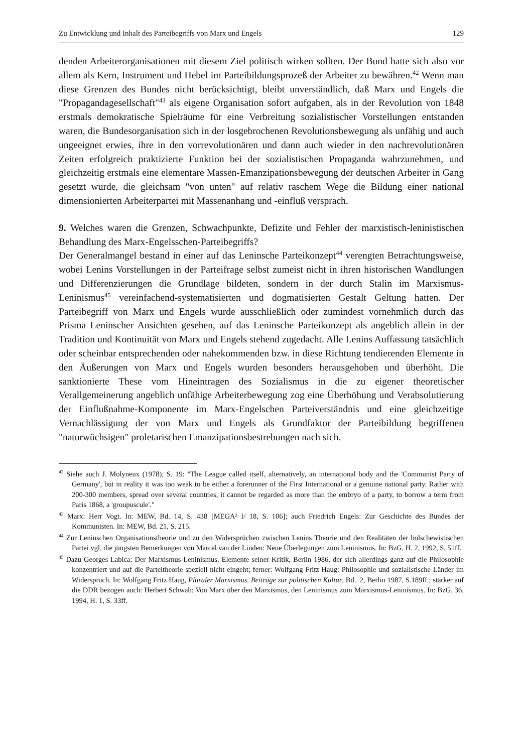Zu Entwicklung und Inhalt des Parteibegriffs von Marx und Engels 129
denden Arbeiterorganisationen mit diesem Ziel politisch wirken sollten. Der Bund hatte sich also vor allem als Kern, Instrument und Hebel im Parteibildungsprozeß der Arbeiter zu bewähren.<sup>42</sup> Wenn man diese Grenzen des Bundes nicht berücksichtigt, bleibt unverständlich, daß Marx und Engels die "Propagandagesellschaft"<sup>43</sup> als eigene Organisation sofort aufgaben, als in der Revolution von 1848 erstmals demokratische Spielräume für eine Verbreitung sozialistischer Vorstellungen entstanden waren, die Bundesorganisation sich in der losgebrochenen Revolutionsbewegung als unfähig und auch ungeeignet erwies, ihre in den vorrevolutionären und dann auch wieder in den nachrevolutionären Zeiten erfolgreich praktizierte Funktion bei der sozialistischen Propaganda wahrzunehmen, und gleichzeitig erstmals eine elementare Massen-Emanzipationsbewegung der deutschen Arbeiter in Gang gesetzt wurde, die gleichsam "von unten" auf relativ raschem Wege die Bildung einer national dimensionierten Arbeiterpartei mit Massenanhang und -einfluß versprach.
9. Welches waren die Grenzen, Schwachpunkte, Defizite und Fehler der marxistisch-leninistischen Behandlung des Marx-Engelsschen-Parteibegriffs?
Der Generalmangel bestand in einer auf das Leninsche Parteikonzept<sup>44</sup> verengten Betrachtungsweise, wobei Lenins Vorstellungen in der Parteifrage selbst zumeist nicht in ihren historischen Wandlungen und Differenzierungen die Grundlage bildeten, sondern in der durch Stalin im Marxismus-Leninismus<sup>45</sup> vereinfachend-systematisierten und dogmatisierten Gestalt Geltung hatten. Der Parteibegriff von Marx und Engels wurde ausschließlich oder zumindest vornehmlich durch das Prisma Leninscher Ansichten gesehen, auf das Leninsche Parteikonzept als angeblich allein in der Tradition und Kontinuität von Marx und Engels stehend zugedacht. Alle Lenins Auffassung tatsächlich oder scheinbar entsprechenden oder nahekommenden bzw. in diese Richtung tendierenden Elemente in den Äußerungen von Marx und Engels wurden besonders herausgehoben und überhöht. Die sanktionierte These vom Hineintragen des Sozialismus in die zu eigener theoretischer Verallgemeinerung angeblich unfähige Arbeiterbewegung zog eine Überhöhung und Verabsolutierung der Einflußnahme-Komponente im Marx-Engelschen Parteiverständnis und eine gleichzeitige Vernachlässigung der von Marx und Engels als Grundfaktor der Parteibildung begriffenen "naturwüchsigen" proletarischen Emanzipationsbestrebungen nach sich.
<sup>42</sup> Siehe auch J. Molyneux (1978), S. 19: "The League called itself, alternatively, an international body and the 'Communist Party of Germany', but in reality it was too weak to be either a forerunner of the First International or a genuine national party. Rather with 200-300 members, spread over several countries, it cannot be regarded as more than the embryo of a party, to borrow a term from Paris 1868, a 'groupuscule'."
<sup>43</sup> Marx: Herr Vogt. In: MEW, Bd. 14, S. 438 [MEGA² I/ 18, S. 106]; auch Friedrich Engels: Zur Geschichte des Bundes der Kommunisten. In: MEW, Bd. 21, S. 215.
<sup>44</sup> Zur Leninschen Organisationstheorie und zu den Widersprüchen zwischen Lenins Theorie und den Realitäten der bolschewistischen Partei vgl. die jüngsten Bemerkungen von Marcel van der Linden: Neue Überlegungen zum Leninismus. In: BzG, H. 2, 1992, S. 51ff.
<sup>45</sup> Dazu Georges Labica: Der Marxismus-Leninismus. Elemente seiner Kritik, Berlin 1986, der sich allerdings ganz auf die Philosophie konzentriert und auf die Parteitheorie speziell nicht eingeht; ferner: Wolfgang Fritz Haug: Philosophie und sozialistische Länder im Widerspruch. In: Wolfgang Fritz Haug, Pluraler Marxismus. Beiträge zur politischen Kultur, Bd.. 2, Berlin 1987, S.189ff.; stärker auf die DDR bezogen auch: Herbert Schwab: Von Marx über den Marxismus, den Leninismus zum Marxismus-Leninismus. In: BzG, 36, 1994, H. 1, S. 33ff.